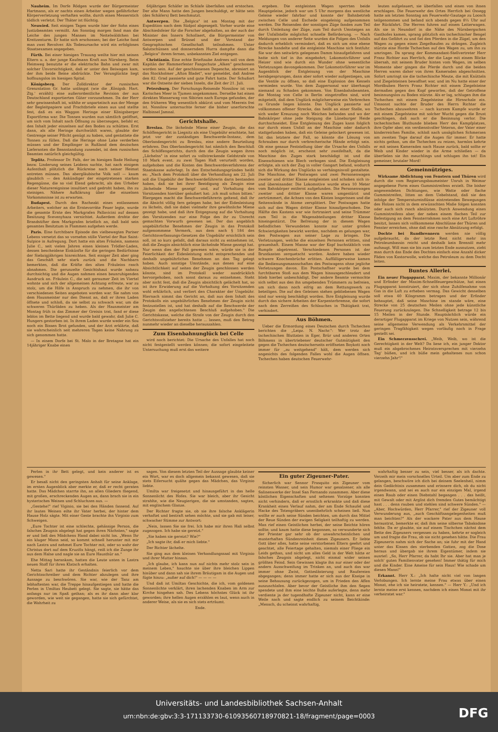Nauheim. Im Dorfe Rödgen wurde der Bürgermeister Hartmann, als er nachts einen Arbeiter wegen gefährlicher Körperverletzung verhaften wollte, durch einen Messerstich tödlich verletzt. Der Thäter ist flüchtig.
Neuwied. Seit einigen Tagen wurde hier der Sohn eines Justizbeamten vermißt. Am Sonntag morgen fand man die Leiche des jungen Mannes im Neitelwäldchen bei Kreitzenturm. Er hatte sich erschossen; bei der Leiche fand man zwei Revolver. Als Todesursache wird ein erfolgloses Staatsexamen angegeben.
Fürth. Bei einer hiesigen Trauung weilte hier mit seinen Eltern u. a. der junge Kaufmann Kraft aus Nürnberg. Beim Heimweg benutzte er die elektrische Bahn und zwar mit solcher Unvorsichtigkeit, daß er unter den Beiwagen kam, der ihm beide Beine abdrückte. Der Verunglückte liegt hoffnungslos im hiesigen Spital.
Königsberg. Der Zolldirektor der russischen Grenzstation Gr. hatte unlängst (wie die ‚Königsb. Hart. Ztg.' erzählt) eine außerordentliche Revision der aus Deutschland exportierten Güter vorzunehmen. Da der Herr sehr gewissenhaft ist, wählte er unparteiisch aus der Menge der Begleitpapiere und Frachtbriefe einen aus und stellte fest, daß es ein Waggon Heringe einer Königsberger Exportfirma war. Die Tonnen wurden nun sämtlich geöffnet, um sich vom Inhalt nach Öffnung zu überzeugen, befahl er, den Inhalt jeder einzelnen auf den Boden zu schütten. Erst dann, als alle Heringe durchwühlt waren, glaubte der Gestrenge seiner Pflicht genügt zu haben, und gestattete die Tonnen zu füllen. Daß die Heringe ohne Lake verderben müssen und der Empfänger in Rußland dem deutschen Lieferanten die Beanstandung zusendet, ist dem russischen Beamten natürlich gleichgültig.
Teplitz. Professor Dr. Falb, der im hiesigen Bade Heilung bezw. Linderung seines Leidens suchte, hat nach einigem Aufenthalt plötzlich die Rückreise nach seiner Heimat antreten müssen. Das abergläubische Volk soll — kaum glaublich — den Ankündiger der eingetretenen starken Regengüsse, die so viel Elend gebracht, als den Urheber dieser Naturereignisse insultiert und gedroht haben, ihn zu steinigen. Nähere Aufklärung über die einzelnen Vorkommnisse ist zu erwarten.
Budapest. Durch den Racheakt eines entlassenen Arbeiters, welcher an die Erntevorräte Feuer legte, wurde die gesamte Ernte des Markgrafen Pallavicini auf dessen Besitzung Svevenyhaza vernichtet. Außerdem drohte der Brandstifter dem Markgrafen brieflich an, daß bald sein gesamtes Besitztum in Flammen aufgehen werde.
Paris. Eine furchtbare Episode des vielbewegten Pariser Lebens versetzt das so vornehm stille Viertel der Rue Saint-Sulpice in Aufregung. Dort hatte ein altes Fräulein, namens Julie C., seit vielen Jahren einen kleinen Trödler-Laden, dessen bescheidene Einkünfte für die geringen Bedürfnisse der Siebzigjährigen hinreichten. Seit einiger Zeit aber ging das Geschäft sehr stark zurück und die Nachbarn bemerkten, daß die Kräfte des alten Fräuleins rasch abnahmen. Die gerunzelte Gesichtshaut wurde nahezu durchsichtig und die Augen nahmen einen beunruhigenden Ausdruck an. Fräulein C., die seit geraumer Zeit im Viertel wohnte und sich der allgemeinen Achtung erfreute, war zu stolz, um die Hilfe in Anspruch zu nehmen, die ihr von verschiedenen Seiten angeboten worden war. Sie nahm von dem Hausmeister nur den Dienst an, daß er ihren Laden öffnete und schloß, da sie selbst zu schwach war, um die schweren Thürläden zu heben. Als der Hausmeister am Montag früh in das Zimmer der Greisin trat, fand er diese leblos im Bette liegend und wurde bald gewahr, daß Julie C. Hungers gestorben ist. In ihrem Laden wurde weder ein Sou noch ein Bissen Brot gefunden, und der Arzt erklärte, daß sie wahrscheinlich seit mehreren Tagen keine Nahrung zu sich genommen hatte.
— In einem Dorfe bei St. Malo in der Bretagne hat ein 14jähriger Knabe einen
64jährigen Schäfer im Schlafe überfallen und erstochen. Der alte Mann hatte den Jungen beschuldigt, er hätte sein (des Schäfers) Bett beschmutzt.
Antwerpen. Die „Belgica" ist am Montag mit der Expedition nach dem Südpol abgesegelt. Vorher wurde eine Abschiedsfeier für die Forscher abgehalten, an der auch der Minister des Innern Schollaert, die Bürgermeister von Antwerpen und Brüssel und der Vorstand der Geographischen Gesellschaft teilnahmen. Unter Salutschüssen und donnerndem Hurra dampfte dann die „Belgica" ihrem fernen, unbekannten Ziel entgegen.
Christiania. Eine echte Brieftaube Andrees soll von dem Kapitän der Hammerfester Fangschute „Alken" geschossen worden sein. Auf der geschlossenen Depesche, abresiert an das Stockholmer „Afton Bladet", war gemeldet, daß Andree den 82. Grad passierte und gute Fahrt hatte. Der Schußort war die Ostseite der sieben Inseln, die Zeit der 21. Juli.
Petersburg. Der Forschungs-Reisende Nossilow ist vom Karischen Meer in Tjumen angekommen. Derselbe hat einen direkten Wasserweg von Sibirien nach Europa gefunden, der den früheren Weg wesentlich abkürzt und vom Meereis frei ist. Nossilow untersuchte ferner die bisher unerforschte Halbinsel Jamnal.
Gerichtshalle.
Breslau. Die lächelnde Miene einer Zeugin, die das Schöffengericht in Liegnitz als eine Ungebühr erachtete, hat jetzt vor der zuständigen Beschwerde-Instanz, dem Oberlandesgericht zu Breslau, eine andere Beurteilung erfahren. Das Oberlandesgericht hat nämlich den Beschluß des Schöffengerichts, durch den die Zeugin wegen ihres „Lächelns" in eine sofort zu vollstreckende Geldstrafe von 10 Mark event. zu zwei Tagen Haft verurteilt worden, aufgehoben und die Kosten des Beschwerdeverfahrens der Staatskasse auferlegt. In den Entscheidungsgründen heißt es: „Nach dem Protokoll über die Verhandlung am 22. Juli soll die Ungebühr der Beschwerdeführerin darin bestanden haben, daß sie bei ihrer Beeidigung als Zeugin eine ‚lächelnde Miene gezeigt' und, auf Vorhaltung des Vorsitzenden hierüber geäußert hat: ‚ich muß schon bitten.' Hiergegen macht die Beschwerdeführerin geltend, daß ihr die Absicht völlig fern gelegen habe, bei der Eidesleistung zu lächeln, daß sie dabei vielmehr ihre gewöhnliche Miene gezeigt habe, und daß ihre Entgegnung auf die Vorhaltung des Vorsitzenden nur eine Folge des ihr zu Unrecht gemachten Vorwurfs gewesen sei. Der das angeblich ungebührliche Benehmen der Zeugin in das Protokoll aufgenommene Vermerk, aus dem nach § 184 des Gerichtsverfassungs-Gesetzes die Ungebühr ersichtlich sein soll, ist so kurz gefaßt, daß daraus nicht zu entnehmen ist, daß die Zeugin absichtlich eine lächelnde Miene gezeigt hat. Nur wenn dies der Fall gewesen wäre, würde sie in der Feierlichkeit der Eidesleistung nicht entsprechendes und deshalb ungebührliches Benehmen an den Tag gelegt haben. Auch sonstige Umstände, aus denen auf eine Absichtlichkeit auf seiten der Zeugin geschlossen werden könnte, sind im Protokoll weder ausdrücklich hervorgehoben, noch sonst daraus zu entnehmen. Steht aber nicht fest, daß die Zeugin absichtlich gelächelt hat, so ist ihre Erwiderung auf die Vorhaltung des Vorsitzenden wohl erklärlich, und verliert den Charakter der Ungebühr. Hiernach nimmt das Gericht an, daß aus dem Inhalt des Protokolls ein ungebührliches Benehmen der Zeugin nicht festzustellen ist, und hat deshalb auf die Beschwerde der Zeugin den angefochtenen Beschluß aufgehoben." Die Gerichtskasse, welche die Strafe von der Zeugin durch den Gerichtsvollzieher bereits hatte ... lassen, muß den Betrag nunmehr wieder an dieselbe herauszahlen.
Zum Eisenbahnunglück bei Celle
wird noch berichtet: Die Ursache des Unfalles hat noch nicht festgestellt werden können; die sofort eingeleitete Untersuchung muß erst das weitere
ergeben. Die entgleisten Wagen sperrten beide Hauptgeleise, jedoch war um 5 Uhr morgens das westliche Geleise wieder fahrbar und konnte der Bahnbetrieb zwischen Celle und Eschede eingeleisig aufgenommen werden. Die Reisenden der sonstigen Züge fanden zum Teil durch Umleitung der Züge, zum Teil durch Umsteigen an der Unfallstelle möglichst schnelle Beförderung. — Nach Meldungen von anderer Seite wurden die Folgen des Unfalls dadurch erheblich vermindert, daß es sich um eine ebene Strecke handelte und die entgleiste Maschine sich festfuhr. Sie war den seitwärts gelegenen Damm hinaufgefahren und hatte sich tief in ihn eingebohrt; Lokomotivführer und Heizer sind wie durch ein Wunder ohne wesentliche Verletzungen davongekommen. Der Lokomotivführer war im Augenblick der Entgleisung von der Maschine herabgesprungen, dann aber sofort wieder aufgestiegen, um die Ventile zu öffnen, so daß eine Explosion des Kessels vermieden wurde. Von dem Zugpersonal war überhaupt niemand zu Schaden gekommen. Von Eisenbahnbeamten, die Montag von Celle in Berlin eingetroffen sind, wird mitgeteilt, daß dem Unglück möglicherweise ein Verbrechen zu Grunde liegen könnte. Das Unglück passierte auf vollkommen offener Strecke, das heißt an einer Stelle, wo sich weder Kreuzung noch Weichen befanden und wo der Bahnkörper ohne jede Steigung die Lüneburger Heide durchschneidet. Eine Entgleisung des Zuges kann folglich nur durch einen Unfall an der Maschine oder dadurch stattgefunden haben, daß ein Geleise gelockert gewesen ist. Ist das letztere der Fall, so könnte die Lösung von Schrauben nur durch verbrecherische Hände erfolgt sein. Ob eine genaue Feststellung über die Ursache des Unfalls noch möglich ist, erscheint sehr zweifelhaft, da die Maschine des Zuges stark beschädigt ist und die Eisenschienen wie Blech verbogen sind. Die Entgleisung erfolgte, als sich der Zug in voller Gangart befand, wodurch sich die Wirkung des Unglücks so verhängnisvoll gestaltete. Die Maschine, der Postwagen und zwei Personenwagen zweiter und dritter Klasse entgleisten und schoben sich in- und übereinander. Die Lokomotive wurde etwa 10 Meter vom Bahnkörper entfernt aufgefunden. Die Personenwagen zweiter und dritter Klasse waren umgestürzt und zertrümmert, die Achsen von den Kästen losgerissen und die Seitenwände in Atome zersplittert. Der Postwagen hatte sich auf den Wagen dritter Klasse hinaufgeschoben. Die Hälfte des Kastens war wie fortrasiert und seine Trümmer zum Teil in die Wagenabteilungen dritter Klasse hineingestürzt. Die Befreiung der in diesem Wagen befindlichen Verwundeten konnte nur unter großen Schwierigkeiten bewirkt werden, nachdem es gelungen war, den Postwagen aus seiner Lage zu bringen. Die Verletzungen, welche die einzelnen Personen erlitten, sind grauenhaft. Einem Manne war der Kopf buchstäblich vom Rumpfe abgetrennt. Verschiedenen Personen ist der Brustkasten zerquetscht worden. Andere haben wieder schwere Knochenbrüche erlitten. Auffälligerweise kamen die Bedienungsmannschaften des Postwagens ohne jegliche Verletzungen davon. Ein Postschaffner wurde bei dem furchtbaren Stoß aus dem Wagen hinausgeschleudert und blieb hierbei unbeschädigt. Der andere Beamte vermochte sich selbst aus den ihn umgebenden Trümmern zu befreien, um sich dann noch eifrig an dem Rettungswerk zu beteiligen. Die auf den Geleisen stehen gebliebenen Wagen sind nur wenig beschädigt worden. Ihre Entgleisung wurde durch das sichere Arbeiten der Karpenterbremse, die sofort nach dem Zerreißen des Schlauches in Thätigkeit trat, verhindert.
Aus Böhmen.
Ueber die Ermordung eines Deutschen durch Tschechen berichten die „Leipz. N. Nachr.": Wer trotz der tschechischen Bluttaten in Eger, Brür und anderen Orten Böhmens in übertriebener deutscher Gutmütigkeit den gegen die Tschechen deutscherseits eröffneten Boykott noch immer für „zu weitgehend" hält, dem werden sich angesichts des folgenden Falles wohl die Augen öffnen. Tschechen haben deutschen Feuerwehr-
leuten aufgelauert, sie überfallen und einen von ihnen erschlagen. Die Feuerwehr des Ortes Herrlich bei Ossegg hatte am letzten Sonntag am Feuerwehr-Gautage zu Loosch teilgenommen und befand sich abends gegen 8½ Uhr auf der Rückfahrt. Die Herren fuhren auf einem Leiterwagen. Als sie in Neundorf in die Nähe des Nürnbergschen Gasthofes kamen, sprang plötzlich ein tschechischer Bengel auf das Gefährt zu und fiel den Pferden in die Zügel, um den Wagen zu gegen einen Ziegelhaufen zu drängen. Zugleich stürzte eine Horde Tschechen auf den Wagen zu, um ihn zu umringen. Da sprang der Kommandant-Stellvertreter Herr Franz Richter aus Herrlich, der die Lage mit einem Blicke übersah, mit seinem Bruder hinten vom Wagen, im selben Momente aber gingen die Pferde durch und die beiden Herren waren daher von ihren Kameraden abgeschnitten. Sofort umringt sie die tschechische Meute, die mit Knütteln und Ziegelsteinen bewaffnet war, und im Nu hatte einer der Mordbuben Herrn Franz Richter mit einem Ziegelsteine dermaßen gegen den Kopf geworfen, daß der Getroffene besinnungslos zu Boden stürzte. Als er lag, schlugen ihm die Tschechen mit einem Ziegelsteine die Hirnschale ein. Umsonst suchte der Bruder des Herrn Richter die Tschechen abzuwehren — nach kurzem Kampfe wurde er mit einem Ziegelsteine mit solcher Wucht gegen die Brust geschlagen, daß auch er die Besinnung verlor. Die tschechischen Bluthunde blieben Herr des Kampfplatzes, ihre Opfer aber, ein verdienstvoller Veteran, der Vater einer kinderreichen Familie, schloß nach unsäglichen Schmerzen am zweiten Tage darauf die Augen für immer. Er hatte nichts gethan, um die Tschechen zu reizen, harmlos kehrte er mit seinen Kameraden nach Hause zurück, bald sollte er Weib und Kinder wieder in die Arme schließen — da überfielen sie ihn meuchlings und schlugen ihn tot! Ein gemeiner, brutaler Mord!
Gemeinnütziges.
Wirksame Abdichtung von Fenstern und Thüren wird durch die vom Regierungsbaumeister Unruh in Weimar angegebene Form eines Gummistreifens erzielt. Die bisher angewendeten Dichtungen, wie Watte oder flache Gummistreifen, litten an dem Uebelstand, daß sie den infolge der Temperatureinflüsse eintretenden Bewegungen des Holzes nicht in dem erwünschten Maße folgen konnten oder auch sich rasch abnützten. Durch Anwendung eines Gummistreifens aber, der neben einem flachen Teil zur Befestigung an dem Fensterrahmen noch eine Art Luftröhre besitzt, lassen sich vollkommene Abschlüsse der Thüren und Fenster erreichen, ohne daß eine rasche Abnützung erfolgt.
Dochte bei Rundbrennern werden nie völlig aufgebraucht, da der letzte Rest nicht mehr ins Petroleumbassin reicht und deshalb kein Brennöl mehr aufsaugt. Will man sie bis zum letzten Ende ausnutzen, zieht man durch das Ende des Dochtes einfach eine Anzahl dicker Fäden von Kastorwolle, welche das Petroleum zu dem Docht leiten.
Buntes Allerlei.
Ein neuer Flugapparat. Maxim, der bekannte Millionär und Erfinder der Maxim-Schnellfeuergeschütze, hat einen Flugapparat konstruiert, der sich ohne Zuhilfenahme von Gas in die Luft zu erheben vermag. Das Gewicht desselben soll etwa 40 Kilogramm betragen und der Erfinder behauptet, daß seine Maschine im stande wäre, eine Strecke von 25 deutschen Meilen ohne jede künstliche Feuerung zurückzulegen. Die Schnelligkeit betrage 12 bis 15 Meilen in der Stunde. Hauptsächlich würde ein derartiger Flugapparat im Kriege von Nutzen sein, während seine allgemeine Verwendung als Verkehrsmittel der geringen Tragfähigkeit wegen vorläufig noch in Frage gestellt sei.
Ein Schmerzensschrei. „Weib, Weib, wo ist die Gerechtigkeit in der Welt? Da liese ich, ein junger Doktor muß ein abgebrochenes Heiratsversprechen mit vierzehn Tag' büßen, und ich büße mein gehaltenes nun schon vierzehn Jahr'!"
Perlen in ihr Bett gelegt, und kein anderer ist es gewesen."
Er besaß nicht den geringsten Anhalt für seine Anklage, im ersten Augenblick aber merkte er, daß er recht geraten hatte. Das Mädchen starrte ihn, an allen Gliedern fliegend, mit großen, erschreckenden Augen an, dann brach sie in ein hysterisches Weinen und Schluchzen aus. —
„Gestehe!" rief Viginio, sie bei den Händen fassend. Auf ihr lautes Weinen eilte ihr Vater herbei, der hinter dem Hause Holz sägte. Mit einer Geste brachte ihn Virginio zum Schweigen.
„Eure Tochter ist eine schlechte, gehässige Person, die falsches Zeugnis abgelegt hat gegen ihren Nächsten," sagte er und ließ des Mädchens Hand dabei nicht los. „Wenn Ihr ein kluger Mann seid, so kommt schnell herunter mit mir nach Lastra und nehmet Eure Tochter mit, oder so wahr der Christus dort auf dem Kruzifix hängt, reiß ich die Zunge ihr aus dem Halse und nagle sie an Eure Hausthür an."
Ehe Mittag herankam, hatten die Leute unten in Lastra neuen Stoff für ihren Klatsch erhalten.
Netta Sari hatte ihr Geständnis feierlich vor dem Gerichtsschreiber und dem Richter abzulegen und ihre Aussage zu beschwören. Sie war, wie der Tanz am lebhaftesten war, die Treppe hinaufgestiegen und hatte die Perlen in Umiltas Heubett gelegt. Sie sagte, sie hätte das anfangs nur im Spaß gethan; als es ihr dann aber klar geworden, wie weit sie gegangen, hatte sie sich gefürchtet, die Wahrheit zu
sagen. Von diesem letzten Teil der Aussage glaubte keiner ein Wort, war es doch allgemein bekannt gewesen, daß sie stets Eifersucht quälte gegen das Mädchen, das Virginio liebte.
Umilta war freigesetzt und hinausgeführt in das helle Sonnenlicht des Hofes. Sie war bleich, aber ihr Gesicht strahlte, wie die Neugierigen, die sie umstanden, sagten, mit englischem Glanze.
Der Richter fragte sie, ob sie ihre falsche Anklägerin verhaftet und bestraft sehen möchte, und sie gab mit leiser, schwacher Stimme zur Antwort:
„Nein, lassen Sie sie frei. Ich habe mir ihren Haß selbst zugezogen. Ich habe sie gereizt."
„Sie haben sie gereizt? Wie?"
„Ich sagte ihr, daß er mich liebte."
Der Richter lächelte.
Sie ging aus dem kleinen Verhandlungssaal mit Virginio und ihrer Mutter hinaus.
„Ich glaube, ich kann nun auf nichts mehr stolz sein in meinem Leben," hauchte sie über ihre bleichen Lippen hinüber und dann sah sie ihrem Bräutigam in die Augen und fügte hinzu: „außer auf dich!" — — — —
Und daß ist Umiltas Geschichte, die ich, vom goldenen Sonnenlichte verklärt, ihren lachenden Knaben im Arm zur Kirche hingehen sah. Des Lebens höchstes Glück ist ihr geworden; ihre hellen Augen erzählen es laut, wenn auch in anderer Weise, als sie es sich stets erträumt.
Ende.
Ein guter Zigeuner-Pater.
Sicherlich war Sennor Frasquito ein Zigeuner vom reinsten Wasser, und sein Humor war gesalzener, als alle Salinenwerke der Insel San Fernando zusammen. Aber diese köstlichen Eigenschaften und seltenen Vorzüge konnten nicht verhindern, daß er ernstlich erkrankte und daß diese Krankheit einen Verlauf nahm, der am Ende Schaufel und Hacke des Totengräbers unentbehrlich scheinen ließ. Nun wollte er auch seine Sünden beichten, um durch das Mittel der Reue Sünden der ewigen Seligkeit teilhaftig zu werden. Man rief einen Geistlichen herbei, der seine Beichte hören sollte; und kaum hatte diese begonnen, so verwunderte sich der Priester gar sehr ob der unwahrscheinlichen und musterhaften Sündenreinheit dieses Zigeuners. Er liebte Gott über alles, hatte seine verstorbenen Eltern geehrt und geachtet, alle Feiertage gehalten, niemals einer Fliege ein Leids gethan, und nicht um alles Geld in der Welt hätte er falsches Zeugnis abgelegt, nicht einmal wider seinen größten Feind. Sein Gewissen klagte ihn nur einer oder der andern Ausschweifung im Trinken an, und auch das war immer ohne Zwist, Gotteslästerung und Raufereien abgegangen; denn immer hatte er sich aus der Kneipe in seine Behausung zurückgezogen, um in Frieden den Affen auszuschlafen. Aber bevor der Geistliche ihm den Segen spendete und ihm eine leichte Buße auferlegte, denn mehr verdiente ja der tugendhafte Zigeuner nicht, kann er eine Weile nach und sagte endlich zu seinem Beichtkinde: „Mensch, du scheinst wahrhaftig,
wahrhaftig besser zu sein, viel besser, als ich dachte. Verzeih mir mein vorschnelles Urteil. Um aber zum Ende zu gelangen, beschwöre ich dich bei deinem Seelenheil, nimm dein Gedächtnis zusammen und erinnere dich, ob du nicht irgendwann, und sei es auch nur ein einziges Mal, irgend einen Raub oder einen Diebstahl begangen . . . das heißt, mit Gewalt oder mit Arglist dich fremden Gutes bemächtigt hast . . . denn rauben und stehlen sind schwere Sünden." — „Aber, Hochwürden, Herr Pfarrer," rief der Zigeuner voll Verwunderung aus, „auch Geschäftsangelegenheiten muß man beichten?" Als der wackere Pater aus dem Hause heraustrat, bemerkte er, daß ihm seine silberne Tabaksdose fehlte. Da er glaubte, sie auf einem Tischchen nächst dem Bette des Zigeuners vergessen zu haben, kehrte er sogleich um und fragte die Frau, ob sie nicht gesehen hätte. Die Frau Zigeunerin nahm sich der Sache an; sie fuhr mit der Hand unter das Kissen des sterbenden Gatten, zog die Dose heraus und übergab sie ihrem Eigentümer, indem sie ausrief: „So, Herr Pfarrer, da habt Ihr sie. Aber hat man je solch' guten Familienvater gesehen! Immer thätig für mich und die Kinder. Eine Ameise für sein Haus! Wie schade um diesen Mann!"
Erkannt. Herr X.: „Ich halte nicht viel von langen Verlobungen. Ich lernte meine Frau etwas über einen Monat, ehe ich sie heiratete, kennen." — Herr Y.: „Und ich lernte meine erst kennen, nachdem ich einen Monat mit ihr verheiratet war."
Universitäts- und Landesbibliothek Sachsen-Anhalt
urn:nbn:de:gbv:3:3-171133730-61093560718970821-18/fragment/page=0003
DFG